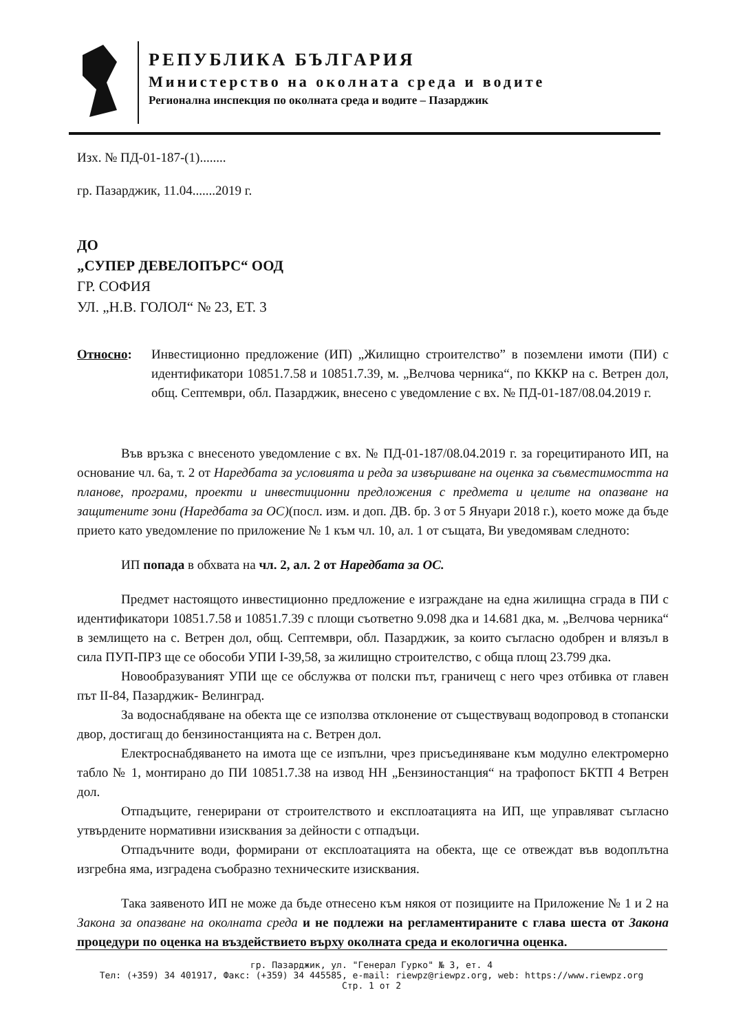РЕПУБЛИКА БЪЛГАРИЯ
Министерство на околната среда и водите
Регионална инспекция по околната среда и водите – Пазарджик
Изх. № ПД-01-187-(1)........
гр. Пазарджик, 11.04.......2019 г.
ДО
„СУПЕР ДЕВЕЛОПЪРС“ ООД
ГР. СОФИЯ
УЛ. „Н.В. ГОЛОЛ“ № 23, ЕТ. 3
Относно: Инвестиционно предложение (ИП) „Жилищно строителство” в поземлени имоти (ПИ) с идентификатори 10851.7.58 и 10851.7.39, м. „Велчова черника“, по КККР на с. Ветрен дол, общ. Септември, обл. Пазарджик, внесено с уведомление с вх. № ПД-01-187/08.04.2019 г.
Във връзка с внесеното уведомление с вх. № ПД-01-187/08.04.2019 г. за горецитираното ИП, на основание чл. 6а, т. 2 от Наредбата за условията и реда за извършване на оценка за съвместимостта на планове, програми, проекти и инвестиционни предложения с предмета и целите на опазване на защитените зони (Наредбата за ОС)(посл. изм. и доп. ДВ. бр. 3 от 5 Януари 2018 г.), което може да бъде прието като уведомление по приложение № 1 към чл. 10, ал. 1 от същата, Ви уведомявам следното:
ИП попада в обхвата на чл. 2, ал. 2 от Наредбата за ОС.
Предмет настоящото инвестиционно предложение е изграждане на една жилищна сграда в ПИ с идентификатори 10851.7.58 и 10851.7.39 с площи съответно 9.098 дка и 14.681 дка, м. „Велчова черника“ в землището на с. Ветрен дол, общ. Септември, обл. Пазарджик, за които съгласно одобрен и влязъл в сила ПУП-ПРЗ ще се обособи УПИ I-39,58, за жилищно строителство, с обща площ 23.799 дка.
Новообразуваният УПИ ще се обслужва от полски път, граничещ с него чрез отбивка от главен път II-84, Пазарджик- Велинград.
За водоснабдяване на обекта ще се използва отклонение от съществуващ водопровод в стопански двор, достигащ до бензиностанцията на с. Ветрен дол.
Електроснабдяването на имота ще се изпълни, чрез присъединяване към модулно електромерно табло № 1, монтирано до ПИ 10851.7.38 на извод НН „Бензиностанция“ на трафопост БКТП 4 Ветрен дол.
Отпадъците, генерирани от строителството и експлоатацията на ИП, ще управляват съгласно утвърдените нормативни изисквания за дейности с отпадъци.
Отпадъчните води, формирани от експлоатацията на обекта, ще се отвеждат във водоплътна изгребна яма, изградена съобразно техническите изисквания.
Така заявеното ИП не може да бъде отнесено към някоя от позициите на Приложение № 1 и 2 на Закона за опазване на околната среда и не подлежи на регламентираните с глава шеста от Закона процедури по оценка на въздействието върху околната среда и екологична оценка.
гр. Пазарджик, ул. "Генерал Гурко" № 3, ет. 4
Тел: (+359) 34 401917, Факс: (+359) 34 445585, e-mail: riewpz@riewpz.org, web: https://www.riewpz.org
Стр. 1 от 2